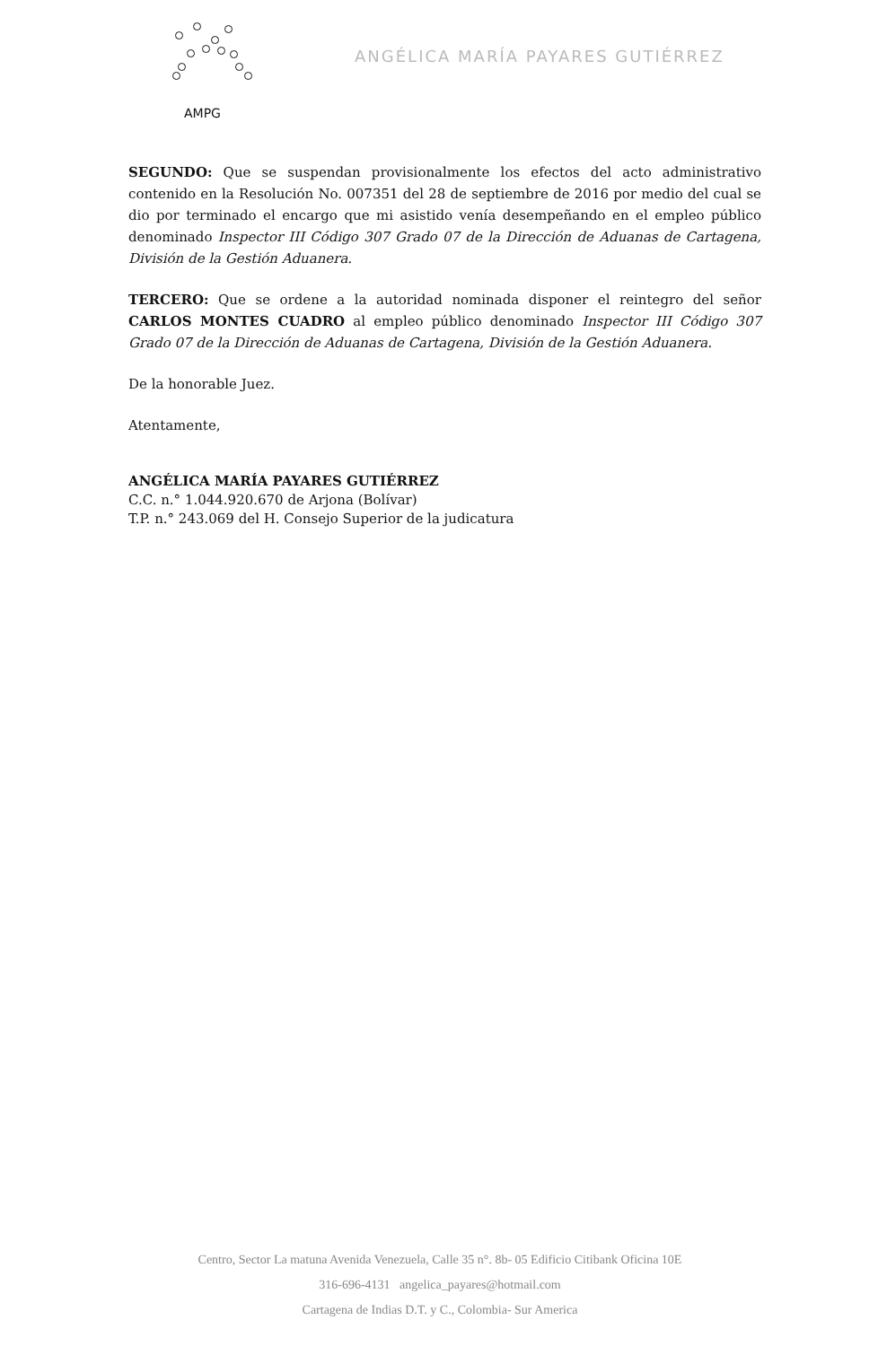AMPG
ANGÉLICA MARÍA PAYARES GUTIÉRREZ
SEGUNDO: Que se suspendan provisionalmente los efectos del acto administrativo contenido en la Resolución No. 007351 del 28 de septiembre de 2016 por medio del cual se dio por terminado el encargo que mi asistido venía desempeñando en el empleo público denominado Inspector III Código 307 Grado 07 de la Dirección de Aduanas de Cartagena, División de la Gestión Aduanera.
TERCERO: Que se ordene a la autoridad nominada disponer el reintegro del señor CARLOS MONTES CUADRO al empleo público denominado Inspector III Código 307 Grado 07 de la Dirección de Aduanas de Cartagena, División de la Gestión Aduanera.
De la honorable Juez.
Atentamente,
ANGÉLICA MARÍA PAYARES GUTIÉRREZ
C.C. n.° 1.044.920.670 de Arjona (Bolívar)
T.P. n.° 243.069 del H. Consejo Superior de la judicatura
Centro, Sector La matuna Avenida Venezuela, Calle 35 n°. 8b- 05 Edificio Citibank Oficina 10E
316-696-4131 angelica_payares@hotmail.com
Cartagena de Indias D.T. y C., Colombia- Sur America